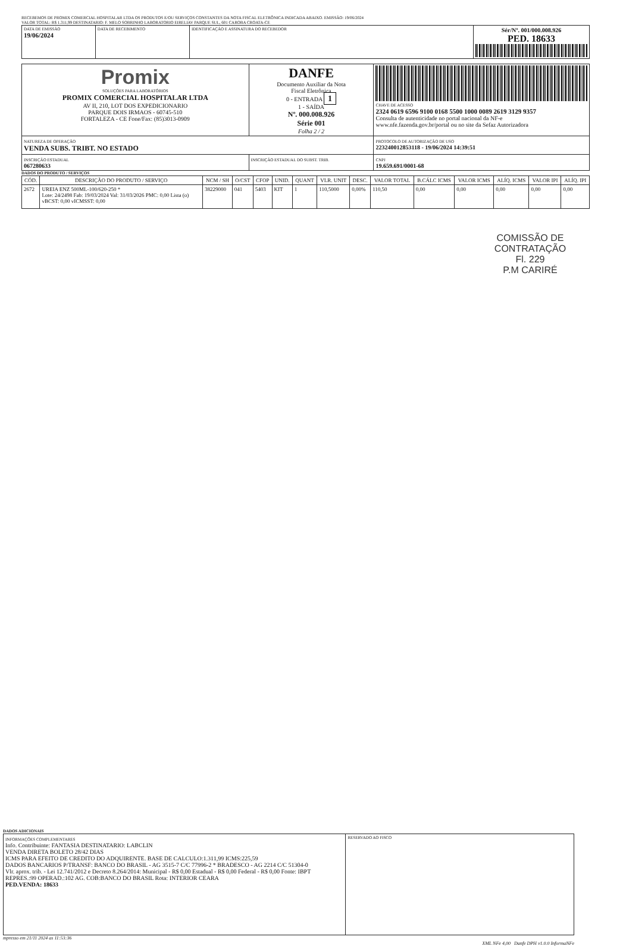RECEBEMOS DE PROMIX COMERCIAL HOSPITALAR LTDA OS PRODUTOS E/OU SERVIÇOS CONSTANTES DA NOTA FISCAL ELETRÔNICA INDICADA ABAIXO. EMISSÃO: 19/06/2024
VALOR TOTAL: R$ 1.311,99 DESTINATARIO: F. MELO SOBRINHO LABORATORIO EIRELIAV PARQUE SUL, 601 CAROBA CROATA-CE
| DATA DE EMISSÃO 19/06/2024 | DATA DE RECEBIMENTO | IDENTIFICAÇÃO E ASSINATURA DO RECEBEDOR | Sér/Nº. 001/000.008.926 PED. 18633 |
| Promix SOLUÇÕES PARA LABORATÓRIOS PROMIX COMERCIAL HOSPITALAR LTDA AV II, 210, LOT DOS EXPEDICIONARIO PARQUE DOIS IRMAOS - 60745-510 FORTALEZA - CE Fone/Fax: (85)3013-0909 | DANFE Documento Auxiliar da Nota Fiscal Eletrônica 0 - ENTRADA 1 1 - SAÍDA Nº. 000.008.926 Série 001 Folha 2 / 2 | CHAVE DE ACESSO 2324 0619 6596 9100 0168 5500 1000 0089 2619 3129 9357 Consulta de autenticidade no portal nacional da NF-e www.nfe.fazenda.gov.br/portal ou no site da Sefaz Autorizadora |
| NATUREZA DE OPERAÇÃO VENDA SUBS. TRIBT. NO ESTADO | | PROTOCOLO DE AUTORIZAÇÃO DE USO 223240012853118 - 19/06/2024 14:39:51 |
| INSCRIÇÃO ESTADUAL 067280633 | INSCRIÇÃO ESTADUAL DO SUBST. TRIB. | CNPJ 19.659.691/0001-68 |
DADOS DO PRODUTO / SERVIÇOS
| CÓD. | DESCRIÇÃO DO PRODUTO / SERVIÇO | NCM / SH | O/CST | CFOP | UNID. | QUANT | VLR. UNIT | DESC. | VALOR TOTAL | B.CÁLC ICMS | VALOR ICMS | ALÍQ. ICMS | VALOR IPI | ALÍQ. IPI |
| --- | --- | --- | --- | --- | --- | --- | --- | --- | --- | --- | --- | --- | --- | --- |
| 2672 | UREIA ENZ 500ML-100/620-250 * Lote: 24/2498 Fab: 19/03/2024 Val: 31/03/2026 PMC: 0,00 Lista (o) vBCST: 0,00 vICMSST: 0,00 | 38229000 | 041 | 5403 | KIT | 1 | 110,5000 | 0,00% | 110,50 | 0,00 | 0,00 | 0,00 | 0,00 | 0,00 |
COMISSÃO DE CONTRATAÇÃO
Fl. 229
P.M CARIRÉ
DADOS ADICIONAIS
| INFORMAÇÕES COMPLEMENTARES Info. Contribuinte: FANTASIA DESTINATARIO: LABCLIN VENDA DIRETA BOLETO 28/42 DIAS ICMS PARA EFEITO DE CREDITO DO ADQUIRENTE. BASE DE CALCULO:1.311,99 ICMS:225,59 DADOS BANCARIOS P/TRANSF: BANCO DO BRASIL - AG 3515-7 C/C 77996-2 * BRADESCO - AG 2214 C/C 51304-0 Vlr. aprox. trib. - Lei 12.741/2012 e Decreto 8.264/2014: Municipal - R$ 0,00 Estadual - R$ 0,00 Federal - R$ 0,00 Fonte: IBPT REPRES.:99 OPERAD.:102 AG. COB:BANCO DO BRASIL Rota: INTERIOR CEARA PED.VENDA: 18633 | RESERVADO AO FISCO |
mpresso em 21/11 2024 as 11:53:36
XML NFe 4,00 Danfe DPH v1.0.0 InformaNFe